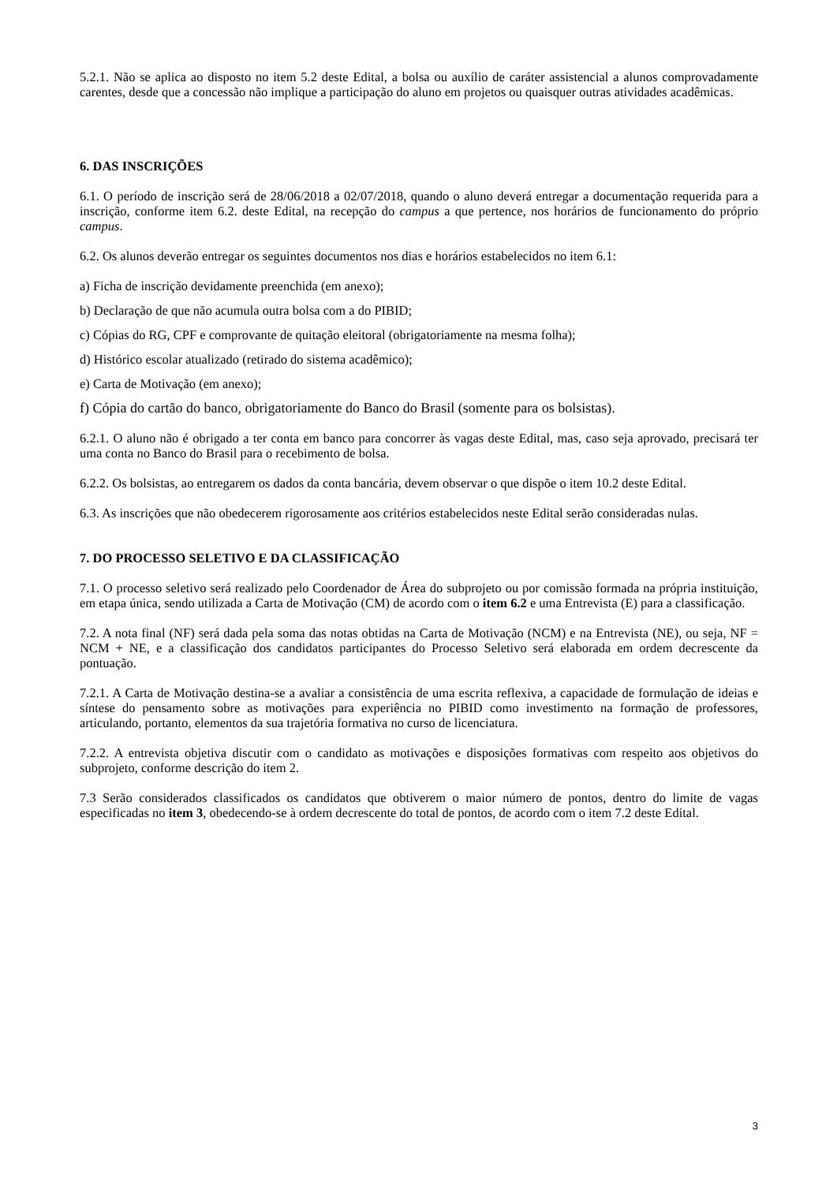5.2.1. Não se aplica ao disposto no item 5.2 deste Edital, a bolsa ou auxílio de caráter assistencial a alunos comprovadamente carentes, desde que a concessão não implique a participação do aluno em projetos ou quaisquer outras atividades acadêmicas.
6. DAS INSCRIÇÕES
6.1. O período de inscrição será de 28/06/2018 a 02/07/2018, quando o aluno deverá entregar a documentação requerida para a inscrição, conforme item 6.2. deste Edital, na recepção do campus a que pertence, nos horários de funcionamento do próprio campus.
6.2. Os alunos deverão entregar os seguintes documentos nos dias e horários estabelecidos no item 6.1:
a) Ficha de inscrição devidamente preenchida (em anexo);
b) Declaração de que não acumula outra bolsa com a do PIBID;
c) Cópias do RG, CPF e comprovante de quitação eleitoral (obrigatoriamente na mesma folha);
d) Histórico escolar atualizado (retirado do sistema acadêmico);
e) Carta de Motivação (em anexo);
f) Cópia do cartão do banco, obrigatoriamente do Banco do Brasil (somente para os bolsistas).
6.2.1. O aluno não é obrigado a ter conta em banco para concorrer às vagas deste Edital, mas, caso seja aprovado, precisará ter uma conta no Banco do Brasil para o recebimento de bolsa.
6.2.2. Os bolsistas, ao entregarem os dados da conta bancária, devem observar o que dispõe o item 10.2 deste Edital.
6.3. As inscrições que não obedecerem rigorosamente aos critérios estabelecidos neste Edital serão consideradas nulas.
7. DO PROCESSO SELETIVO E DA CLASSIFICAÇÃO
7.1. O processo seletivo será realizado pelo Coordenador de Área do subprojeto ou por comissão formada na própria instituição, em etapa única, sendo utilizada a Carta de Motivação (CM) de acordo com o item 6.2 e uma Entrevista (E) para a classificação.
7.2. A nota final (NF) será dada pela soma das notas obtidas na Carta de Motivação (NCM) e na Entrevista (NE), ou seja, NF = NCM + NE, e a classificação dos candidatos participantes do Processo Seletivo será elaborada em ordem decrescente da pontuação.
7.2.1. A Carta de Motivação destina-se a avaliar a consistência de uma escrita reflexiva, a capacidade de formulação de ideias e síntese do pensamento sobre as motivações para experiência no PIBID como investimento na formação de professores, articulando, portanto, elementos da sua trajetória formativa no curso de licenciatura.
7.2.2. A entrevista objetiva discutir com o candidato as motivações e disposições formativas com respeito aos objetivos do subprojeto, conforme descrição do item 2.
7.3 Serão considerados classificados os candidatos que obtiverem o maior número de pontos, dentro do limite de vagas especificadas no item 3, obedecendo-se à ordem decrescente do total de pontos, de acordo com o item 7.2 deste Edital.
3